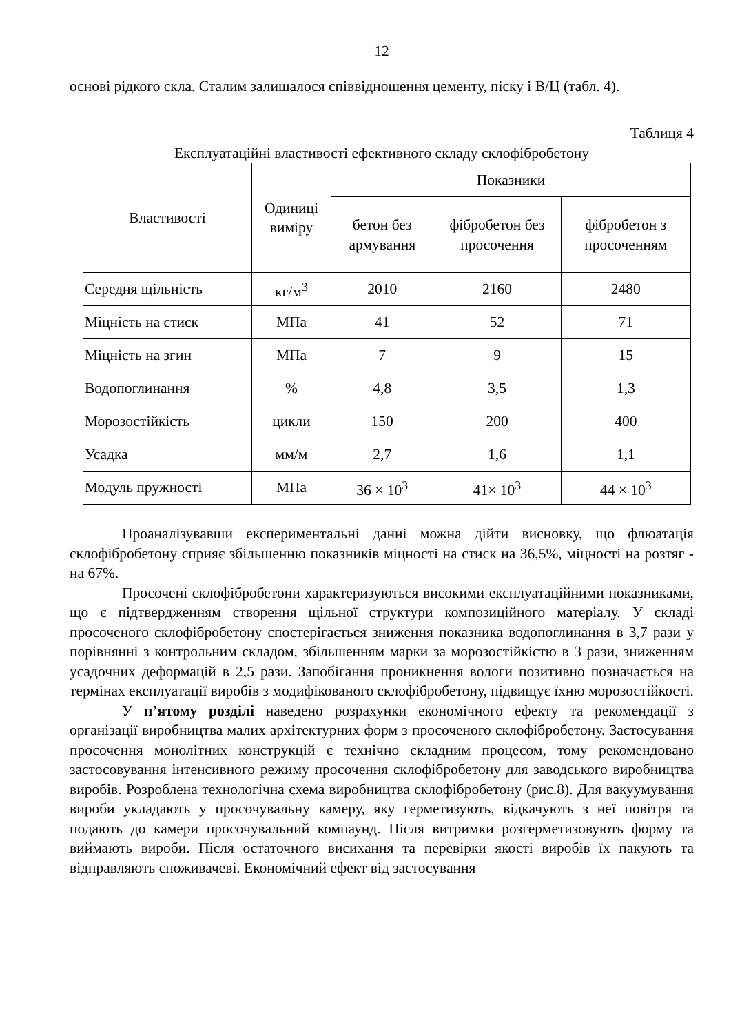12
основі рідкого скла. Сталим залишалося співвідношення цементу, піску і В/Ц (табл. 4).
Таблиця 4
Експлуатаційні властивості ефективного складу склофібробетону
| Властивості | Одиниці виміру | Показники | | |
| --- | --- | --- | --- | --- |
| | | бетон без армування | фібробетон без просочення | фібробетон з просоченням |
| Середня щільність | кг/м<sup>3</sup> | 2010 | 2160 | 2480 |
| Міцність на стиск | МПа | 41 | 52 | 71 |
| Міцність на згин | МПа | 7 | 9 | 15 |
| Водопоглинання | % | 4,8 | 3,5 | 1,3 |
| Морозостійкість | цикли | 150 | 200 | 400 |
| Усадка | мм/м | 2,7 | 1,6 | 1,1 |
| Модуль пружності | МПа | 36 × 10<sup>3</sup> | 41× 10<sup>3</sup> | 44 × 10<sup>3</sup> |
Проаналізувавши експериментальні данні можна дійти висновку, що флюатація склофібробетону сприяє збільшенню показників міцності на стиск на 36,5%, міцності на розтяг - на 67%.
Просочені склофібробетони характеризуються високими експлуатаційними показниками, що є підтвердженням створення щільної структури композиційного матеріалу. У складі просоченого склофібробетону спостерігається зниження показника водопоглинання в 3,7 рази у порівнянні з контрольним складом, збільшенням марки за морозостійкістю в 3 рази, зниженням усадочних деформацій в 2,5 рази. Запобігання проникнення вологи позитивно позначається на термінах експлуатації виробів з модифікованого склофібробетону, підвищує їхню морозостійкості.
У п’ятому розділі наведено розрахунки економічного ефекту та рекомендації з організації виробництва малих архітектурних форм з просоченого склофібробетону. Застосування просочення монолітних конструкцій є технічно складним процесом, тому рекомендовано застосовування інтенсивного режиму просочення склофібробетону для заводського виробництва виробів. Розроблена технологічна схема виробництва склофібробетону (рис.8). Для вакуумування вироби укладають у просочувальну камеру, яку герметизують, відкачують з неї повітря та подають до камери просочувальний компаунд. Після витримки розгерметизовують форму та виймають вироби. Після остаточного висихання та перевірки якості виробів їх пакують та відправляють споживачеві. Економічний ефект від застосування